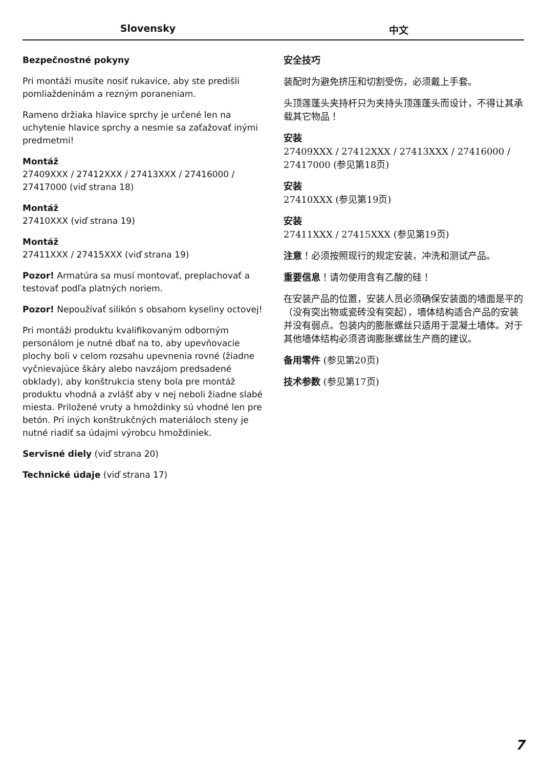Slovensky 中文
Bezpečnostné pokyny
Pri montáži musíte nosiť rukavice, aby ste predišli pomliaždeninám a rezným poraneniam.
Rameno držiaka hlavice sprchy je určené len na uchytenie hlavice sprchy a nesmie sa zaťažovať inými predmetmi!
Montáž
27409XXX / 27412XXX / 27413XXX / 27416000 / 27417000 (viď strana 18)
Montáž
27410XXX (viď strana 19)
Montáž
27411XXX / 27415XXX (viď strana 19)
Pozor! Armatúra sa musí montovať, preplachovať a testovať podľa platných noriem.
Pozor! Nepoužívať silikón s obsahom kyseliny octovej!
Pri montáži produktu kvalifikovaným odborným personálom je nutné dbať na to, aby upevňovacie plochy boli v celom rozsahu upevnenia rovné (žiadne vyčnievajúce škáry alebo navzájom predsadené obklady), aby konštrukcia steny bola pre montáž produktu vhodná a zvlášť aby v nej neboli žiadne slabé miesta. Priložené vruty a hmoždinky sú vhodné len pre betón. Pri iných konštrukčných materiáloch steny je nutné riadiť sa údajmi výrobcu hmoždiniek.
Servisné diely (viď strana 20)
Technické údaje (viď strana 17)
安全技巧
装配时为避免挤压和切割受伤，必须戴上手套。
头顶莲蓬头夹持杆只为夹持头顶莲蓬头而设计，不得让其承载其它物品！
安装
27409XXX / 27412XXX / 27413XXX / 27416000 / 27417000 (参见第18页)
安装
27410XXX (参见第19页)
安装
27411XXX / 27415XXX (参见第19页)
注意！必须按照现行的规定安装，冲洗和测试产品。
重要信息！请勿使用含有乙酸的硅！
在安装产品的位置，安装人员必须确保安装面的墙面是平的（没有突出物或瓷砖没有突起），墙体结构适合产品的安装并没有弱点。包装内的膨胀螺丝只适用于混凝土墙体。对于其他墙体结构必须咨询膨胀螺丝生产商的建议。
备用零件 (参见第20页)
技术参数 (参见第17页)
7